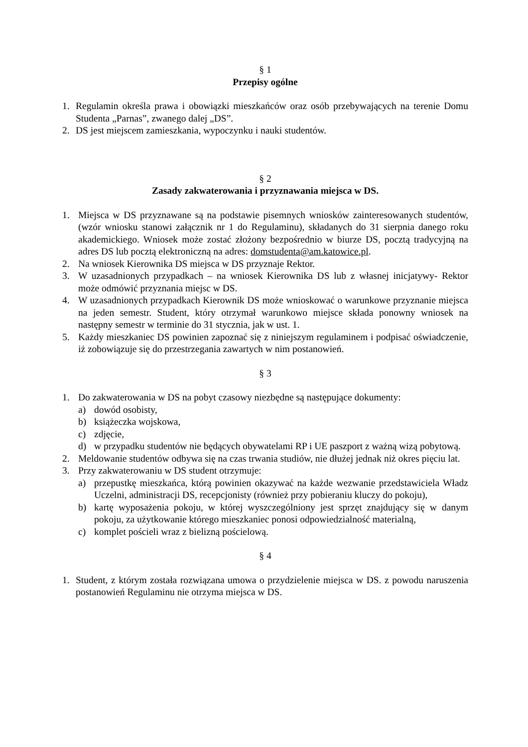§ 1
Przepisy ogólne
1. Regulamin określa prawa i obowiązki mieszkańców oraz osób przebywających na terenie Domu Studenta „Parnas”, zwanego dalej „DS”.
2. DS jest miejscem zamieszkania, wypoczynku i nauki studentów.
§ 2
Zasady zakwaterowania i przyznawania miejsca w DS.
1. Miejsca w DS przyznawane są na podstawie pisemnych wniosków zainteresowanych studentów, (wzór wniosku stanowi załącznik nr 1 do Regulaminu), składanych do 31 sierpnia danego roku akademickiego. Wniosek może zostać złożony bezpośrednio w biurze DS, pocztą tradycyjną na adres DS lub pocztą elektroniczną na adres: domstudenta@am.katowice.pl.
2. Na wniosek Kierownika DS miejsca w DS przyznaje Rektor.
3. W uzasadnionych przypadkach – na wniosek Kierownika DS lub z własnej inicjatywy- Rektor może odmówić przyznania miejsc w DS.
4. W uzasadnionych przypadkach Kierownik DS może wnioskować o warunkowe przyznanie miejsca na jeden semestr. Student, który otrzymał warunkowo miejsce składa ponowny wniosek na następny semestr w terminie do 31 stycznia, jak w ust. 1.
5. Każdy mieszkaniec DS powinien zapoznać się z niniejszym regulaminem i podpisać oświadczenie, iż zobowiązuje się do przestrzegania zawartych w nim postanowień.
§ 3
1. Do zakwaterowania w DS na pobyt czasowy niezbędne są następujące dokumenty:
a) dowód osobisty,
b) książeczka wojskowa,
c) zdjęcie,
d) w przypadku studentów nie będących obywatelami RP i UE paszport z ważną wizą pobytową.
2. Meldowanie studentów odbywa się na czas trwania studiów, nie dłużej jednak niż okres pięciu lat.
3. Przy zakwaterowaniu w DS student otrzymuje:
a) przepustkę mieszkańca, którą powinien okazywać na każde wezwanie przedstawiciela Władz Uczelni, administracji DS, recepcjonisty (również przy pobieraniu kluczy do pokoju),
b) kartę wyposażenia pokoju, w której wyszczególniony jest sprzęt znajdujący się w danym pokoju, za użytkowanie którego mieszkaniec ponosi odpowiedzialność materialną,
c) komplet pościeli wraz z bielizną pościelową.
§ 4
1. Student, z którym została rozwiązana umowa o przydzielenie miejsca w DS. z powodu naruszenia postanowień Regulaminu nie otrzyma miejsca w DS.